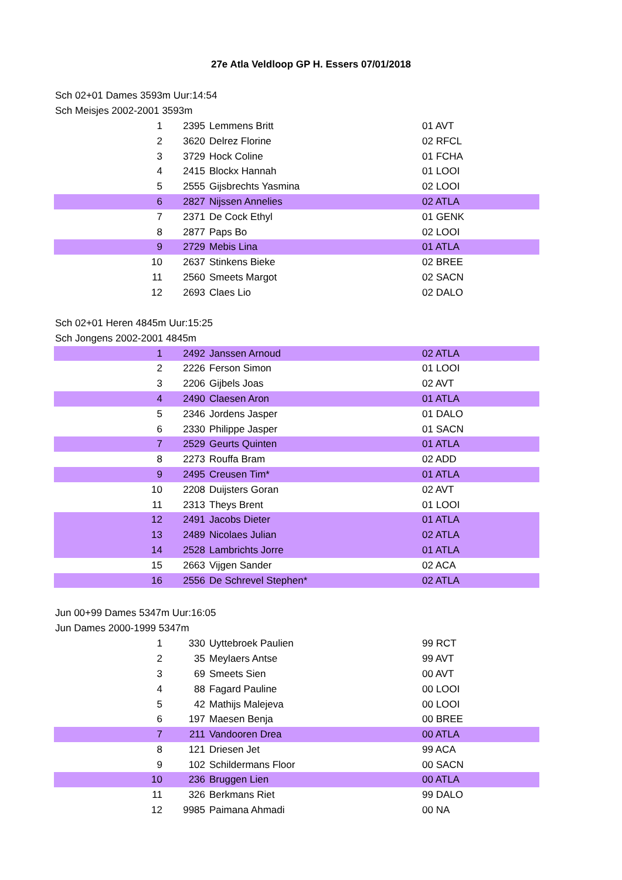27e Atla Veldloop GP H. Essers 07/01/2018
Sch 02+01 Dames 3593m Uur:14:54
Sch Meisjes 2002-2001 3593m
| 1 | 2395 | Lemmens Britt | 01 AVT |
| 2 | 3620 | Delrez Florine | 02 RFCL |
| 3 | 3729 | Hock Coline | 01 FCHA |
| 4 | 2415 | Blockx Hannah | 01 LOOI |
| 5 | 2555 | Gijsbrechts Yasmina | 02 LOOI |
| 6 | 2827 | Nijssen Annelies | 02 ATLA |
| 7 | 2371 | De Cock Ethyl | 01 GENK |
| 8 | 2877 | Paps Bo | 02 LOOI |
| 9 | 2729 | Mebis Lina | 01 ATLA |
| 10 | 2637 | Stinkens Bieke | 02 BREE |
| 11 | 2560 | Smeets Margot | 02 SACN |
| 12 | 2693 | Claes Lio | 02 DALO |
Sch 02+01 Heren 4845m Uur:15:25
Sch Jongens 2002-2001 4845m
| 1 | 2492 | Janssen Arnoud | 02 ATLA |
| 2 | 2226 | Ferson Simon | 01 LOOI |
| 3 | 2206 | Gijbels Joas | 02 AVT |
| 4 | 2490 | Claesen Aron | 01 ATLA |
| 5 | 2346 | Jordens Jasper | 01 DALO |
| 6 | 2330 | Philippe Jasper | 01 SACN |
| 7 | 2529 | Geurts Quinten | 01 ATLA |
| 8 | 2273 | Rouffa Bram | 02 ADD |
| 9 | 2495 | Creusen Tim* | 01 ATLA |
| 10 | 2208 | Duijsters Goran | 02 AVT |
| 11 | 2313 | Theys Brent | 01 LOOI |
| 12 | 2491 | Jacobs Dieter | 01 ATLA |
| 13 | 2489 | Nicolaes Julian | 02 ATLA |
| 14 | 2528 | Lambrichts Jorre | 01 ATLA |
| 15 | 2663 | Vijgen Sander | 02 ACA |
| 16 | 2556 | De Schrevel Stephen* | 02 ATLA |
Jun 00+99 Dames 5347m Uur:16:05
Jun Dames 2000-1999 5347m
| 1 | 330 | Uyttebroek Paulien | 99 RCT |
| 2 | 35 | Meylaers Antse | 99 AVT |
| 3 | 69 | Smeets Sien | 00 AVT |
| 4 | 88 | Fagard Pauline | 00 LOOI |
| 5 | 42 | Mathijs Malejeva | 00 LOOI |
| 6 | 197 | Maesen Benja | 00 BREE |
| 7 | 211 | Vandooren Drea | 00 ATLA |
| 8 | 121 | Driesen Jet | 99 ACA |
| 9 | 102 | Schildermans Floor | 00 SACN |
| 10 | 236 | Bruggen Lien | 00 ATLA |
| 11 | 326 | Berkmans Riet | 99 DALO |
| 12 | 9985 | Paimana Ahmadi | 00 NA |